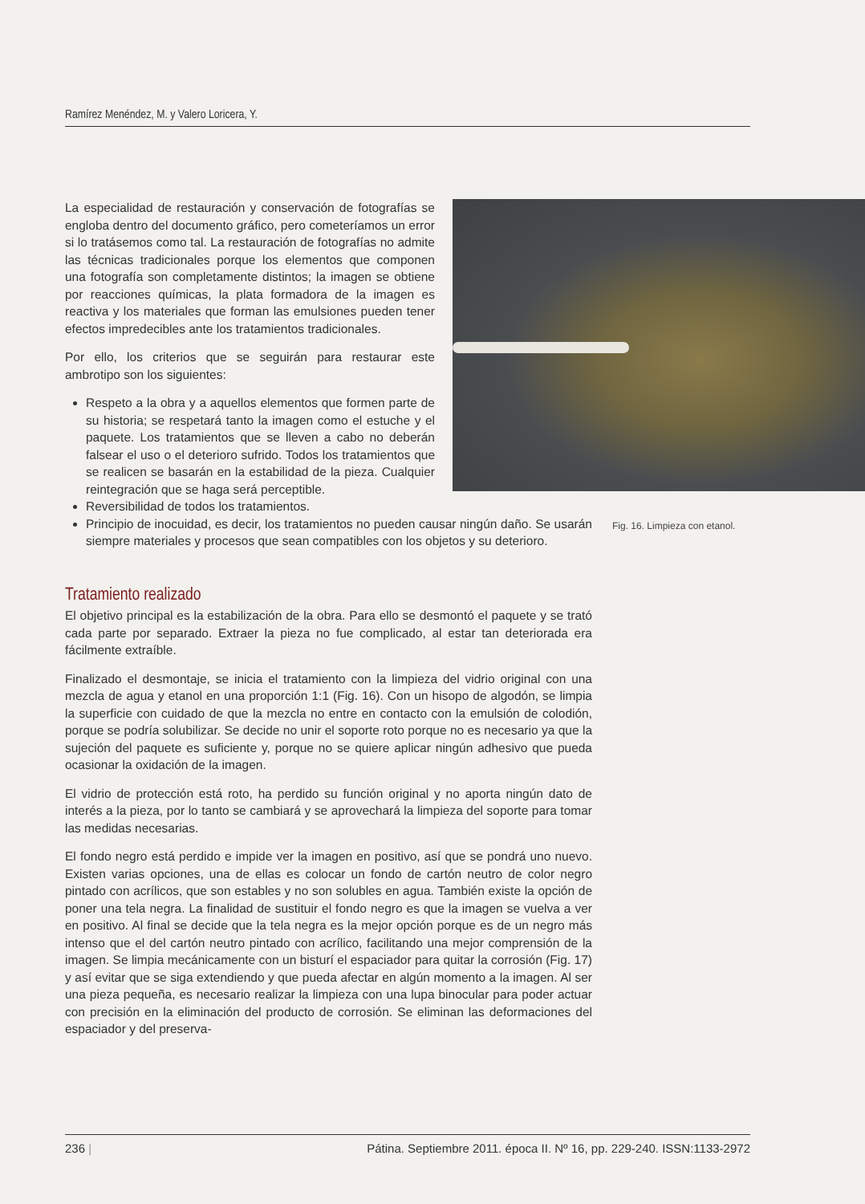Ramírez Menéndez, M. y Valero Loricera, Y.
La especialidad de restauración y conservación de fotografías se engloba dentro del documento gráfico, pero cometeríamos un error si lo tratásemos como tal. La restauración de fotografías no admite las técnicas tradicionales porque los elementos que componen una fotografía son completamente distintos; la imagen se obtiene por reacciones químicas, la plata formadora de la imagen es reactiva y los materiales que forman las emulsiones pueden tener efectos impredecibles ante los tratamientos tradicionales.
Por ello, los criterios que se seguirán para restaurar este ambrotipo son los siguientes:
Respeto a la obra y a aquellos elementos que formen parte de su historia; se respetará tanto la imagen como el estuche y el paquete. Los tratamientos que se lleven a cabo no deberán falsear el uso o el deterioro sufrido. Todos los tratamientos que se realicen se basarán en la estabilidad de la pieza. Cualquier reintegración que se haga será perceptible.
Reversibilidad de todos los tratamientos.
Principio de inocuidad, es decir, los tratamientos no pueden causar ningún daño. Se usarán siempre materiales y procesos que sean compatibles con los objetos y su deterioro.
Tratamiento realizado
El objetivo principal es la estabilización de la obra. Para ello se desmontó el paquete y se trató cada parte por separado. Extraer la pieza no fue complicado, al estar tan deteriorada era fácilmente extraíble.
Finalizado el desmontaje, se inicia el tratamiento con la limpieza del vidrio original con una mezcla de agua y etanol en una proporción 1:1 (Fig. 16). Con un hisopo de algodón, se limpia la superficie con cuidado de que la mezcla no entre en contacto con la emulsión de colodión, porque se podría solubilizar. Se decide no unir el soporte roto porque no es necesario ya que la sujeción del paquete es suficiente y, porque no se quiere aplicar ningún adhesivo que pueda ocasionar la oxidación de la imagen.
El vidrio de protección está roto, ha perdido su función original y no aporta ningún dato de interés a la pieza, por lo tanto se cambiará y se aprovechará la limpieza del soporte para tomar las medidas necesarias.
El fondo negro está perdido e impide ver la imagen en positivo, así que se pondrá uno nuevo. Existen varias opciones, una de ellas es colocar un fondo de cartón neutro de color negro pintado con acrílicos, que son estables y no son solubles en agua. También existe la opción de poner una tela negra. La finalidad de sustituir el fondo negro es que la imagen se vuelva a ver en positivo. Al final se decide que la tela negra es la mejor opción porque es de un negro más intenso que el del cartón neutro pintado con acrílico, facilitando una mejor comprensión de la imagen. Se limpia mecánicamente con un bisturí el espaciador para quitar la corrosión (Fig. 17) y así evitar que se siga extendiendo y que pueda afectar en algún momento a la imagen. Al ser una pieza pequeña, es necesario realizar la limpieza con una lupa binocular para poder actuar con precisión en la eliminación del producto de corrosión. Se eliminan las deformaciones del espaciador y del preserva-
Fig. 16. Limpieza con etanol.
236 | Pátina. Septiembre 2011. época II. Nº 16, pp. 229-240. ISSN:1133-2972